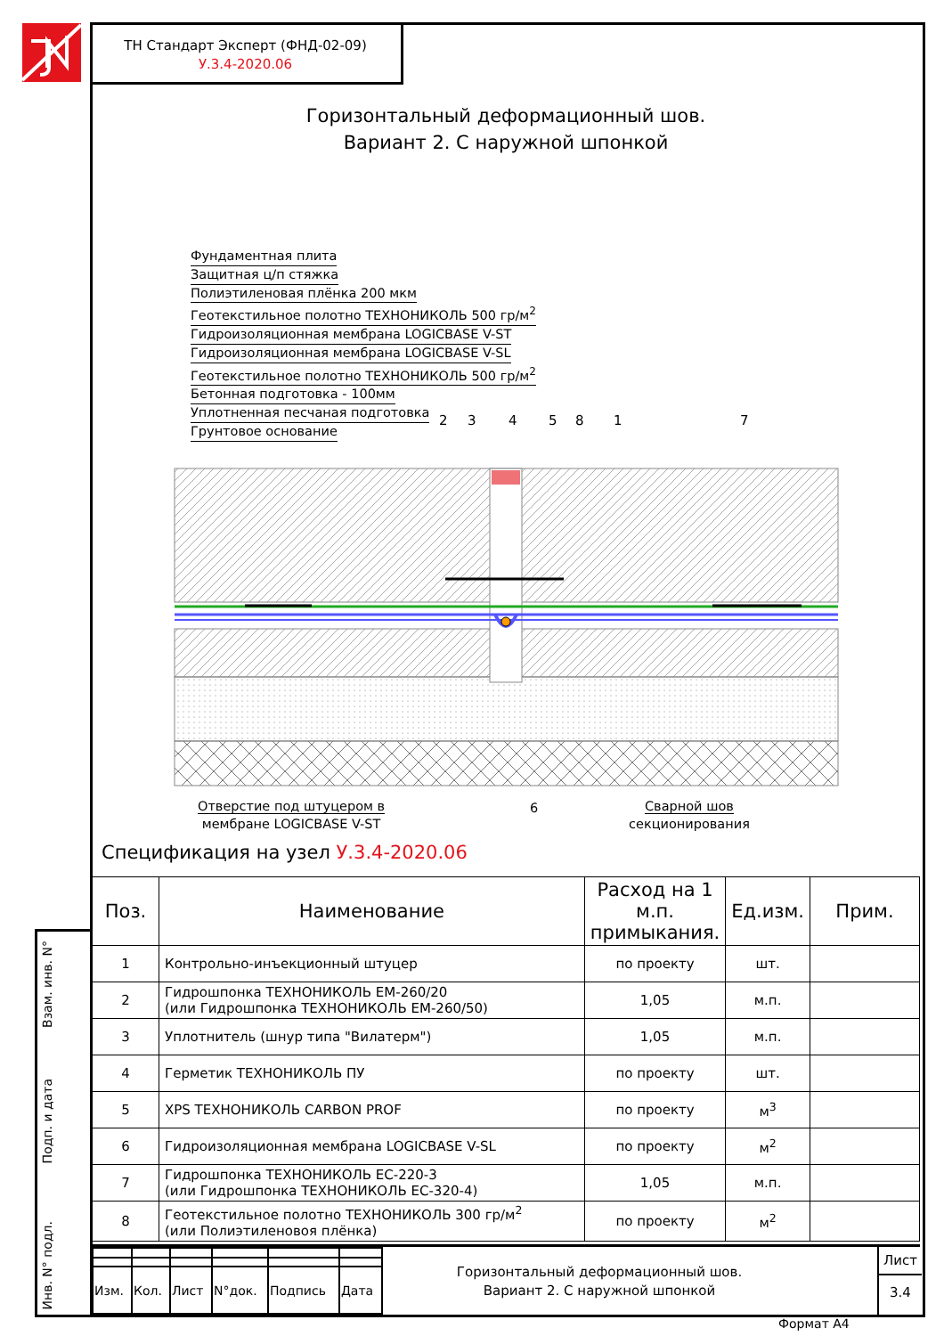ТН Стандарт Эксперт (ФНД-02-09)
У.3.4-2020.06
Горизонтальный деформационный шов.
Вариант 2. С наружной шпонкой
Фундаментная плита
Защитная ц/п стяжка
Полиэтиленовая плёнка 200 мкм
Геотекстильное полотно ТЕХНОНИКОЛЬ 500 гр/м<sup>2</sup>
Гидроизоляционная мембрана LOGICBASE V-ST
Гидроизоляционная мембрана LOGICBASE V-SL
Геотекстильное полотно ТЕХНОНИКОЛЬ 500 гр/м<sup>2</sup>
Бетонная подготовка - 100мм
Уплотненная песчаная подготовка
Грунтовое основание
2 3 4 5 8 1 7
Отверстие под штуцером в
мембране LOGICBASE V-ST
6
Сварной шов
секционирования
Спецификация на узел У.3.4-2020.06
| Поз. | Наименование | Расход на 1 м.п. примыкания. | Ед.изм. | Прим. |
| --- | --- | --- | --- | --- |
| 1 | Контрольно-инъекционный штуцер | по проекту | шт. | |
| 2 | Гидрошпонка ТЕХНОНИКОЛЬ ЕМ-260/20 (или Гидрошпонка ТЕХНОНИКОЛЬ ЕМ-260/50) | 1,05 | м.п. | |
| 3 | Уплотнитель (шнур типа "Вилатерм") | 1,05 | м.п. | |
| 4 | Герметик ТЕХНОНИКОЛЬ ПУ | по проекту | шт. | |
| 5 | XPS ТЕХНОНИКОЛЬ CARBON PROF | по проекту | м<sup>3</sup> | |
| 6 | Гидроизоляционная мембрана LOGICBASE V-SL | по проекту | м<sup>2</sup> | |
| 7 | Гидрошпонка ТЕХНОНИКОЛЬ ЕС-220-3 (или Гидрошпонка ТЕХНОНИКОЛЬ ЕС-320-4) | 1,05 | м.п. | |
| 8 | Геотекстильное полотно ТЕХНОНИКОЛЬ 300 гр/м<sup>2</sup> (или Полиэтиленовоя плёнка) | по проекту | м<sup>2</sup> | |
| Изм. | Кол. | Лист | N°док. | Подпись | Дата |
Горизонтальный деформационный шов.
Вариант 2. С наружной шпонкой
Лист
3.4
Формат А4
Взам. инв. N°
Подп. и дата
Инв. N° подл.